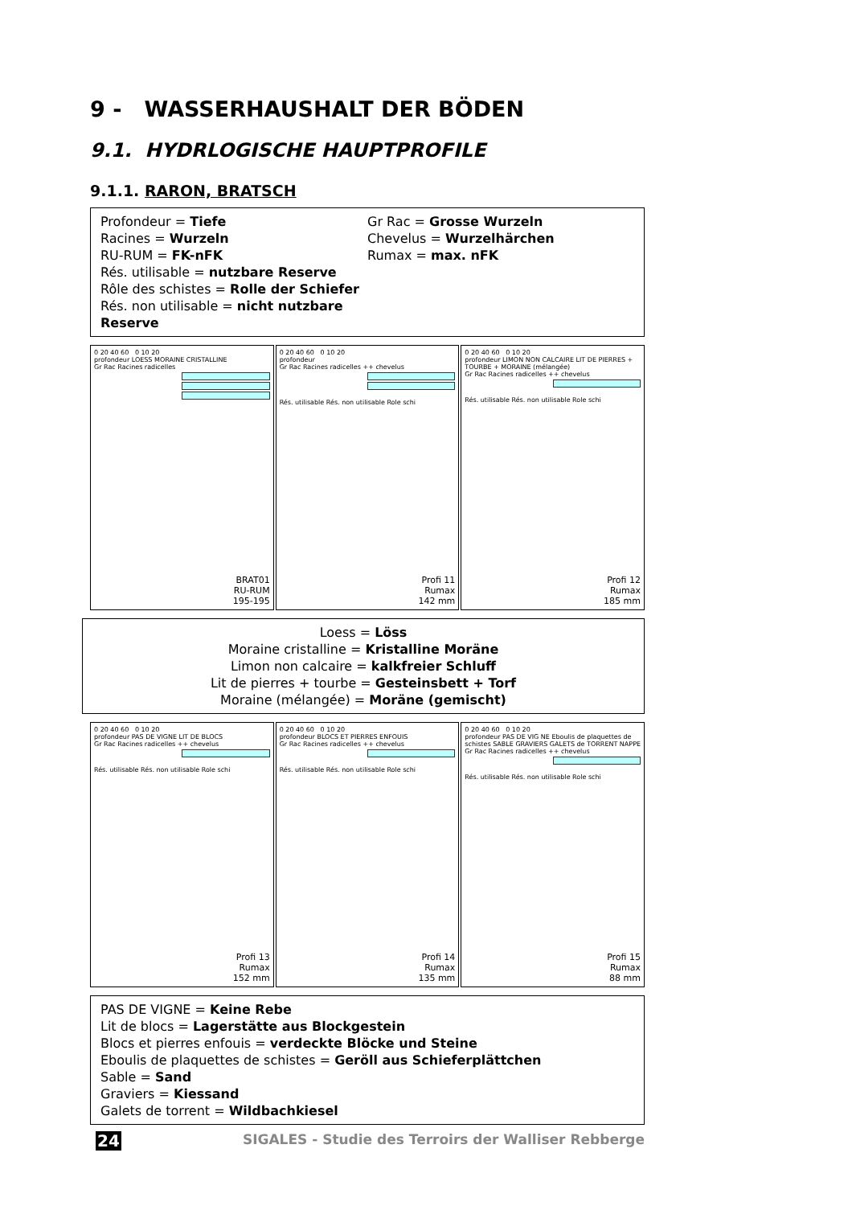9 - WASSERHAUSHALT DER BÖDEN
9.1. HYDRLOGISCHE HAUPTPROFILE
9.1.1. RARON, BRATSCH
Profondeur = Tiefe
Racines = Wurzeln
RU-RUM = FK-nFK
Rés. utilisable = nutzbare Reserve
Rôle des schistes = Rolle der Schiefer
Rés. non utilisable = nicht nutzbare Reserve
Gr Rac = Grosse Wurzeln
Chevelus = Wurzelhärchen
Rumax = max. nFK
0 20 40 60 0 10 20
profondeur LOESS MORAINE CRISTALLINE
Gr Rac Racines radicelles
BRAT01
RU-RUM
195-195
0 20 40 60 0 10 20
profondeur
Gr Rac Racines radicelles ++ chevelus
Profi 11
Rumax
142 mm
Rés. utilisable Rés. non utilisable Role schi
0 20 40 60 0 10 20
profondeur LIMON NON CALCAIRE LIT DE PIERRES + TOURBE + MORAINE (mélangée)
Gr Rac Racines radicelles ++ chevelus
Profi 12
Rumax
185 mm
Rés. utilisable Rés. non utilisable Role schi
Loess = Löss
Moraine cristalline = Kristalline Moräne
Limon non calcaire = kalkfreier Schluff
Lit de pierres + tourbe = Gesteinsbett + Torf
Moraine (mélangée) = Moräne (gemischt)
0 20 40 60 0 10 20
profondeur PAS DE VIGNE LIT DE BLOCS
Gr Rac Racines radicelles ++ chevelus
Profi 13
Rumax
152 mm
Rés. utilisable Rés. non utilisable Role schi
0 20 40 60 0 10 20
profondeur BLOCS ET PIERRES ENFOUIS
Gr Rac Racines radicelles ++ chevelus
Profi 14
Rumax
135 mm
Rés. utilisable Rés. non utilisable Role schi
0 20 40 60 0 10 20
profondeur PAS DE VIG NE Eboulis de plaquettes de schistes SABLE GRAVIERS GALETS de TORRENT NAPPE
Gr Rac Racines radicelles ++ chevelus
Profi 15
Rumax
88 mm
Rés. utilisable Rés. non utilisable Role schi
PAS DE VIGNE = Keine Rebe
Lit de blocs = Lagerstätte aus Blockgestein
Blocs et pierres enfouis = verdeckte Blöcke und Steine
Eboulis de plaquettes de schistes = Geröll aus Schieferplättchen
Sable = Sand
Graviers = Kiessand
Galets de torrent = Wildbachkiesel
24 SIGALES - Studie des Terroirs der Walliser Rebberge